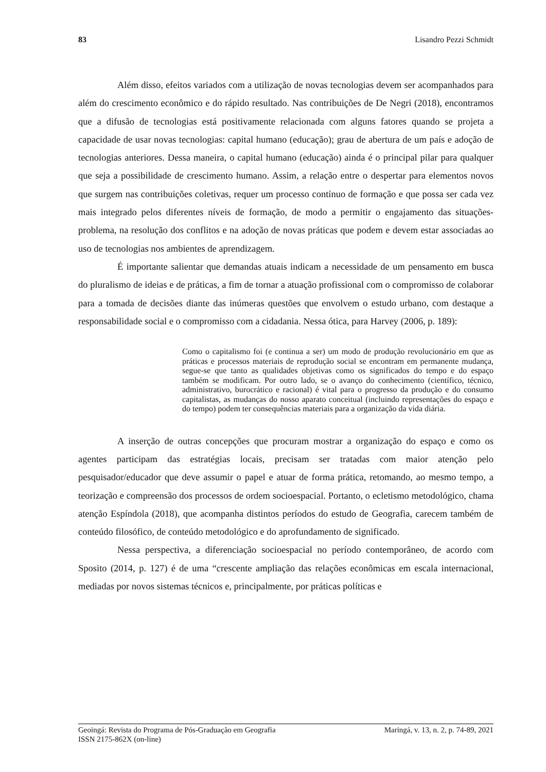83 Lisandro Pezzi Schmidt
Além disso, efeitos variados com a utilização de novas tecnologias devem ser acompanhados para além do crescimento econômico e do rápido resultado. Nas contribuições de De Negri (2018), encontramos que a difusão de tecnologias está positivamente relacionada com alguns fatores quando se projeta a capacidade de usar novas tecnologias: capital humano (educação); grau de abertura de um país e adoção de tecnologias anteriores. Dessa maneira, o capital humano (educação) ainda é o principal pilar para qualquer que seja a possibilidade de crescimento humano. Assim, a relação entre o despertar para elementos novos que surgem nas contribuições coletivas, requer um processo contínuo de formação e que possa ser cada vez mais integrado pelos diferentes níveis de formação, de modo a permitir o engajamento das situações-problema, na resolução dos conflitos e na adoção de novas práticas que podem e devem estar associadas ao uso de tecnologias nos ambientes de aprendizagem.
É importante salientar que demandas atuais indicam a necessidade de um pensamento em busca do pluralismo de ideias e de práticas, a fim de tornar a atuação profissional com o compromisso de colaborar para a tomada de decisões diante das inúmeras questões que envolvem o estudo urbano, com destaque a responsabilidade social e o compromisso com a cidadania. Nessa ótica, para Harvey (2006, p. 189):
Como o capitalismo foi (e continua a ser) um modo de produção revolucionário em que as práticas e processos materiais de reprodução social se encontram em permanente mudança, segue-se que tanto as qualidades objetivas como os significados do tempo e do espaço também se modificam. Por outro lado, se o avanço do conhecimento (científico, técnico, administrativo, burocrático e racional) é vital para o progresso da produção e do consumo capitalistas, as mudanças do nosso aparato conceitual (incluindo representações do espaço e do tempo) podem ter consequências materiais para a organização da vida diária.
A inserção de outras concepções que procuram mostrar a organização do espaço e como os agentes participam das estratégias locais, precisam ser tratadas com maior atenção pelo pesquisador/educador que deve assumir o papel e atuar de forma prática, retomando, ao mesmo tempo, a teorização e compreensão dos processos de ordem socioespacial. Portanto, o ecletismo metodológico, chama atenção Espíndola (2018), que acompanha distintos períodos do estudo de Geografia, carecem também de conteúdo filosófico, de conteúdo metodológico e do aprofundamento de significado.
Nessa perspectiva, a diferenciação socioespacial no período contemporâneo, de acordo com Sposito (2014, p. 127) é de uma “crescente ampliação das relações econômicas em escala internacional, mediadas por novos sistemas técnicos e, principalmente, por práticas políticas e
Geoingá: Revista do Programa de Pós-Graduação em Geografia Maringá, v. 13, n. 2, p. 74-89, 2021
ISSN 2175-862X (on-line)